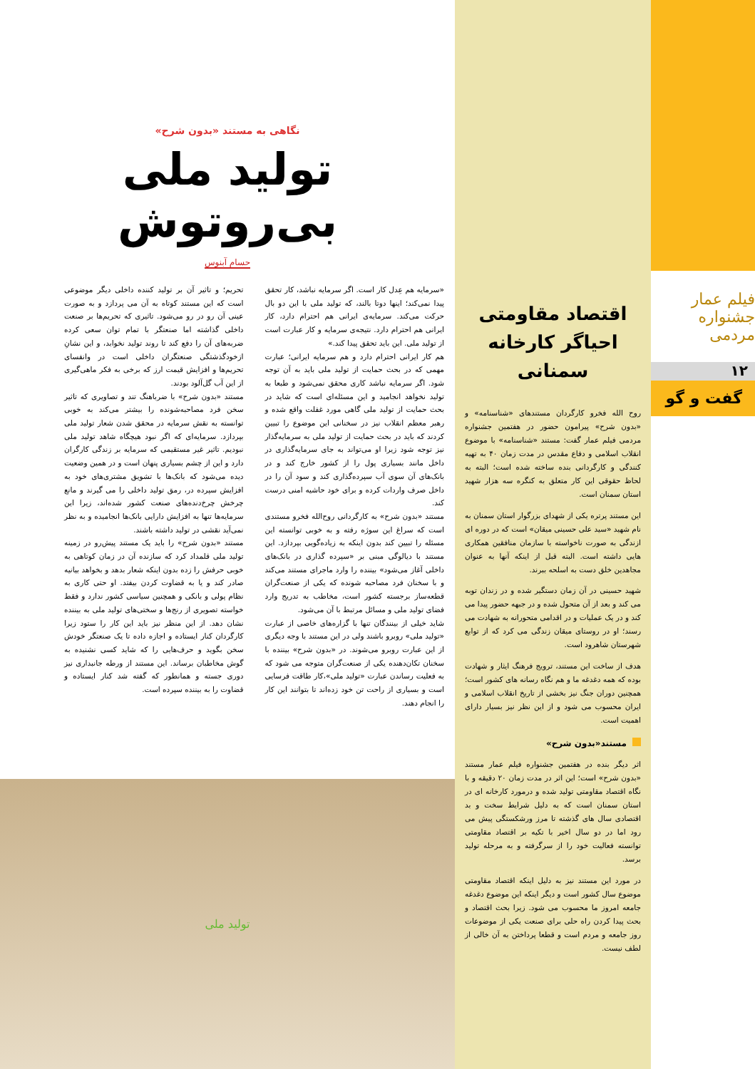فیلم عمار
جشنواره مردمی
۱۲
گفت و گو
اقتصاد مقاومتی احیاگر کارخانه سمنانی
روح الله فخرو کارگردان مستندهای «شناسنامه» و «بدون شرح» پیرامون حضور در هفتمین جشنواره مردمی فیلم عمار گفت: مستند «شناسنامه» با موضوع انقلاب اسلامی و دفاع مقدس در مدت زمان ۴۰ به تهیه کنندگی و کارگردانی بنده ساخته شده است؛ البته به لحاظ حقوقی این کار متعلق به کنگره سه هزار شهید استان سمنان است.
این مستند پرتره یکی از شهدای بزرگوار استان سمنان به نام شهید «سید علی حسینی میقان» است که در دوره ای ازندگی به صورت ناخواسته با سازمان منافقین همکاری هایی داشته است. البته قبل از اینکه آنها به عنوان مجاهدین خلق دست به اسلحه ببرند.
شهید حسینی در آن زمان دستگیر شده و در زندان توبه می کند و بعد از آن متحول شده و در جبهه حضور پیدا می کند و در یک عملیات و در اقدامی متحورانه به شهادت می رسند؛ او در روستای میقان زندگی می کرد که از توابع شهرستان شاهرود است.
هدف از ساخت این مستند، ترویج فرهنگ ایثار و شهادت بوده که همه دغدغه ما و هم نگاه رسانه های کشور است؛ همچنین دوران جنگ نیز بخشی از تاریخ انقلاب اسلامی و ایران محسوب می شود و از این نظر نیز بسیار دارای اهمیت است.
مستند«بدون شرح»
اثر دیگر بنده در هفتمین جشنواره فیلم عمار مستند «بدون شرح» است؛ این اثر در مدت زمان ۲۰ دقیقه و با نگاه اقتصاد مقاومتی تولید شده و درمورد کارخانه ای در استان سمنان است که به دلیل شرایط سخت و بد اقتصادی سال های گذشته تا مرز ورشکستگی پیش می رود اما در دو سال اخیر با تکیه بر اقتصاد مقاومتی توانسته فعالیت خود را از سرگرفته و به مرحله تولید برسد.
در مورد این مستند نیز به دلیل اینکه اقتصاد مقاومتی موضوع سال کشور است و دیگر اینکه این موضوع دغدغه جامعه امروز ما محسوب می شود. زیرا بحث اقتصاد و بحث پیدا کردن راه حلی برای صنعت یکی از موضوعات روز جامعه و مردم است و قطعا پرداختن به آن خالی از لطف نیست.
نگاهی به مستند «بدون شرح»
تولید ملی بی‌روتوش
حسام آبنوس
«سرمایه هم عِدل کار است. اگر سرمایه نباشد، کار تحقق پیدا نمی‌کند؛ اینها دوتا بالند، که تولید ملی با این دو بال حرکت می‌کند. سرمایه‌ی ایرانی هم احترام دارد، کار ایرانی هم احترام دارد. نتیجه‌ی سرمایه و کار عبارت است از تولید ملی. این باید تحقق پیدا کند.»
هم کار ایرانی احترام دارد و هم سرمایه ایرانی؛ عبارت مهمی که در بحث حمایت از تولید ملی باید به آن توجه شود. اگر سرمایه نباشد کاری محقق نمی‌شود و طبعا به تولید نخواهد انجامید و این مسئله‌ای است که شاید در بحث حمایت از تولید ملی گاهی مورد غفلت واقع شده و رهبر معظم انقلاب نیز در سخنانی این موضوع را تبیین کردند که باید در بحث حمایت از تولید ملی به سرمایه‌گذار نیز توجه شود زیرا او می‌تواند به جای سرمایه‌گذاری در داخل مانند بسیاری پول را از کشور خارج کند و در بانک‌های آن سوی آب سپرده‌گذاری کند و سود آن را در داخل صرف واردات کرده و برای خود حاشیه امنی درست کند.
مستند «بدون شرح» به کارگردانی روح‌الله فخرو مستندی است که سراغ این سوژه رفته و به خوبی توانسته این مسئله را تبیین کند بدون اینکه به زیاده‌گویی بپردازد. این مستند با دیالوگی مبنی بر «سپرده گذاری در بانک‌های داخلی آغاز می‌شود» بیننده را وارد ماجرای مستند می‌کند و با سخنان فرد مصاحبه شونده که یکی از صنعت‌گران قطعه‌ساز برجسته کشور است، مخاطب به تدریج وارد فضای تولید ملی و مسائل مرتبط با آن می‌شود.
شاید خیلی از بینندگان تنها با گزاره‌های خاصی از عبارت «تولید ملی» روبرو باشند ولی در این مستند با وجه دیگری از این عبارت روبرو می‌شوند. در «بدون شرح» بیننده با سخنان تکان‌دهنده یکی از صنعت‌گران متوجه می شود که به فعلیت رساندن عبارت «تولید ملی»،کار طاقت فرسایی است و بسیاری از راحت تن خود زده‌اند تا بتوانند این کار را انجام دهند.
تحریم؛ و تاثیر آن بر تولید کننده داخلی دیگر موضوعی است که این مستند کوتاه به آن می پردازد و به صورت عینی آن رو در رو می‌شود. تاثیری که تحریم‌ها بر صنعت داخلی گذاشته اما صنعتگر با تمام توان سعی کرده ضربه‌های آن را دفع کند تا روند تولید نخوابد، و این نشانِ ازخودگذشتگی صنعتگران داخلی است در وانفسای تحریم‌ها و افزایش قیمت ارز که برخی به فکر ماهی‌گیری از این آب گل‌آلود بودند.
مستند «بدون شرح» با ضرباهنگ تند و تصاویری که تاثیر سخن فرد مصاحبه‌شونده را بیشتر می‌کند به خوبی توانسته به نقش سرمایه در محقق شدن شعار تولید ملی بپردازد. سرمایه‌ای که اگر نبود هیچگاه شاهد تولید ملی نبودیم. تاثیر غیر مستقیمی که سرمایه بر زندگی کارگران دارد و این از چشم بسیاری پنهان است و در همین وضعیت دیده می‌شود که بانک‌ها با تشویق مشتری‌های خود به افزایش سپرده در، رمق تولید داخلی را می گیرند و مانع چرخش چرخ‌دنده‌های صنعت کشور شده‌اند، زیرا این سرمایه‌ها تنها به افزایش دارایی بانک‌ها انجامیده و به نظر نمی‌آید نقشی در تولید داشته باشند.
مستند «بدون شرح» را باید یک مستند پیش‌رو در زمینه تولید ملی قلمداد کرد که سازنده آن در زمان کوتاهی به خوبی حرفش را زده بدون اینکه شعار بدهد و بخواهد بیانیه صادر کند و یا به قضاوت کردن بیفتد. او حتی کاری به نظام پولی و بانکی و همچنین سیاسی کشور ندارد و فقط خواسته تصویری از رنج‌ها و سختی‌های تولید ملی به بیننده نشان دهد. از این منظر نیز باید این کار را ستود زیرا کارگردان کنار ایستاده و اجازه داده تا یک صنعتگر خودش سخن بگوید و حرف‌هایی را که شاید کسی نشنیده به گوش مخاطبان برساند. این مستند از ورطه جانبداری نیز دوری جسته و همانطور که گفته شد کنار ایستاده و قضاوت را به بیننده سپرده است.
تولید ملی